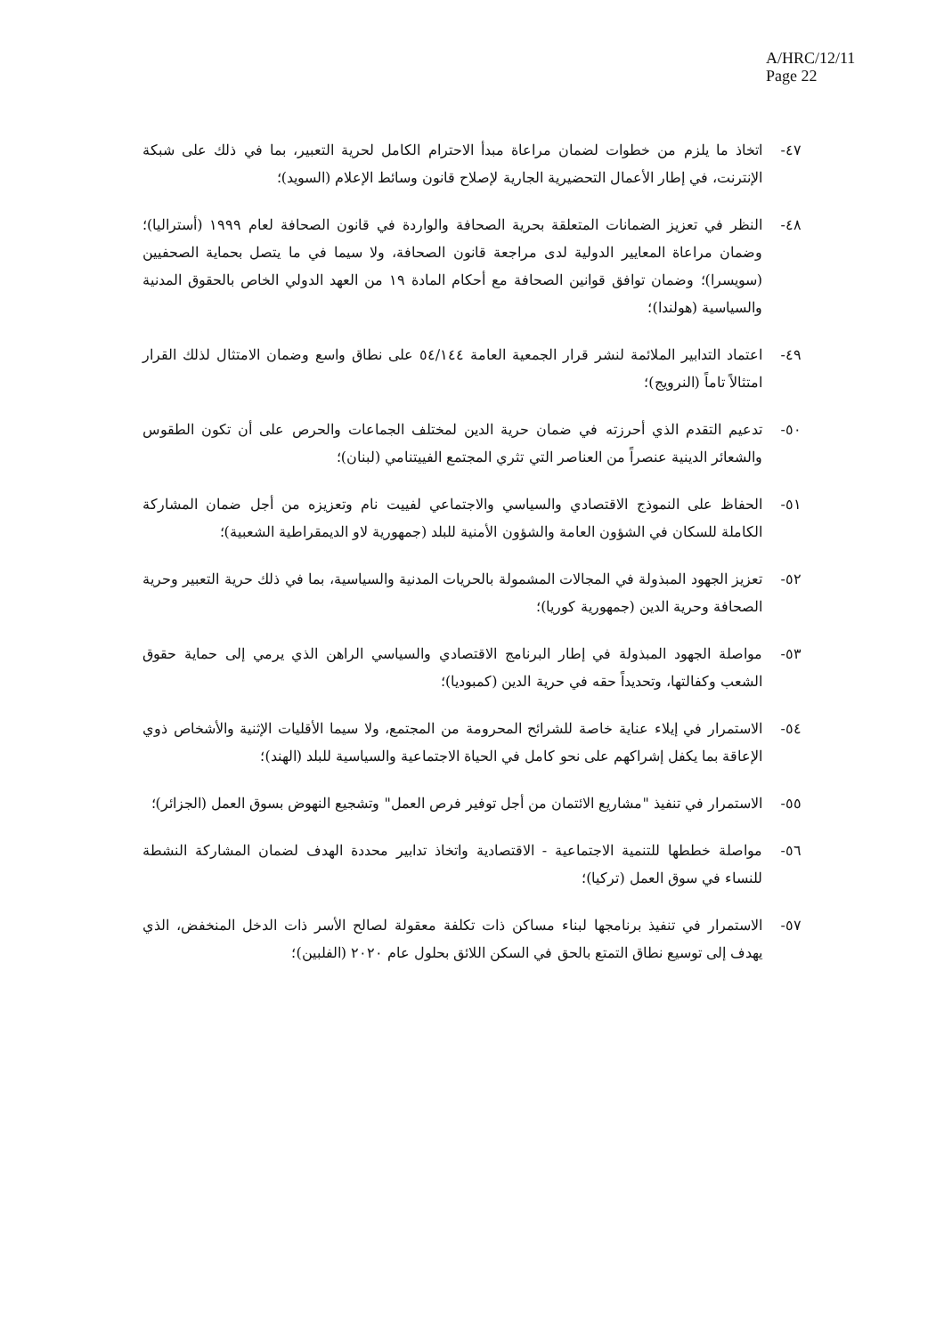A/HRC/12/11
Page 22
٤٧- اتخاذ ما يلزم من خطوات لضمان مراعاة مبدأ الاحترام الكامل لحرية التعبير، بما في ذلك على شبكة الإنترنت، في إطار الأعمال التحضيرية الجارية لإصلاح قانون وسائط الإعلام (السويد)؛
٤٨- النظر في تعزيز الضمانات المتعلقة بحرية الصحافة والواردة في قانون الصحافة لعام ١٩٩٩ (أستراليا)؛ وضمان مراعاة المعايير الدولية لدى مراجعة قانون الصحافة، ولا سيما في ما يتصل بحماية الصحفيين (سويسرا)؛ وضمان توافق قوانين الصحافة مع أحكام المادة ١٩ من العهد الدولي الخاص بالحقوق المدنية والسياسية (هولندا)؛
٤٩- اعتماد التدابير الملائمة لنشر قرار الجمعية العامة ٥٤/١٤٤ على نطاق واسع وضمان الامتثال لذلك القرار امتثالاً تاماً (النرويج)؛
٥٠- تدعيم التقدم الذي أحرزته في ضمان حرية الدين لمختلف الجماعات والحرص على أن تكون الطقوس والشعائر الدينية عنصراً من العناصر التي تثري المجتمع الفييتنامي (لبنان)؛
٥١- الحفاظ على النموذج الاقتصادي والسياسي والاجتماعي لفييت نام وتعزيزه من أجل ضمان المشاركة الكاملة للسكان في الشؤون العامة والشؤون الأمنية للبلد (جمهورية لاو الديمقراطية الشعبية)؛
٥٢- تعزيز الجهود المبذولة في المجالات المشمولة بالحريات المدنية والسياسية، بما في ذلك حرية التعبير وحرية الصحافة وحرية الدين (جمهورية كوريا)؛
٥٣- مواصلة الجهود المبذولة في إطار البرنامج الاقتصادي والسياسي الراهن الذي يرمي إلى حماية حقوق الشعب وكفالتها، وتحديداً حقه في حرية الدين (كمبوديا)؛
٥٤- الاستمرار في إيلاء عناية خاصة للشرائح المحرومة من المجتمع، ولا سيما الأقليات الإثنية والأشخاص ذوي الإعاقة بما يكفل إشراكهم على نحو كامل في الحياة الاجتماعية والسياسية للبلد (الهند)؛
٥٥- الاستمرار في تنفيذ "مشاريع الائتمان من أجل توفير فرص العمل" وتشجيع النهوض بسوق العمل (الجزائر)؛
٥٦- مواصلة خططها للتنمية الاجتماعية - الاقتصادية واتخاذ تدابير محددة الهدف لضمان المشاركة النشطة للنساء في سوق العمل (تركيا)؛
٥٧- الاستمرار في تنفيذ برنامجها لبناء مساكن ذات تكلفة معقولة لصالح الأسر ذات الدخل المنخفض، الذي يهدف إلى توسيع نطاق التمتع بالحق في السكن اللائق بحلول عام ٢٠٢٠ (الفلبين)؛